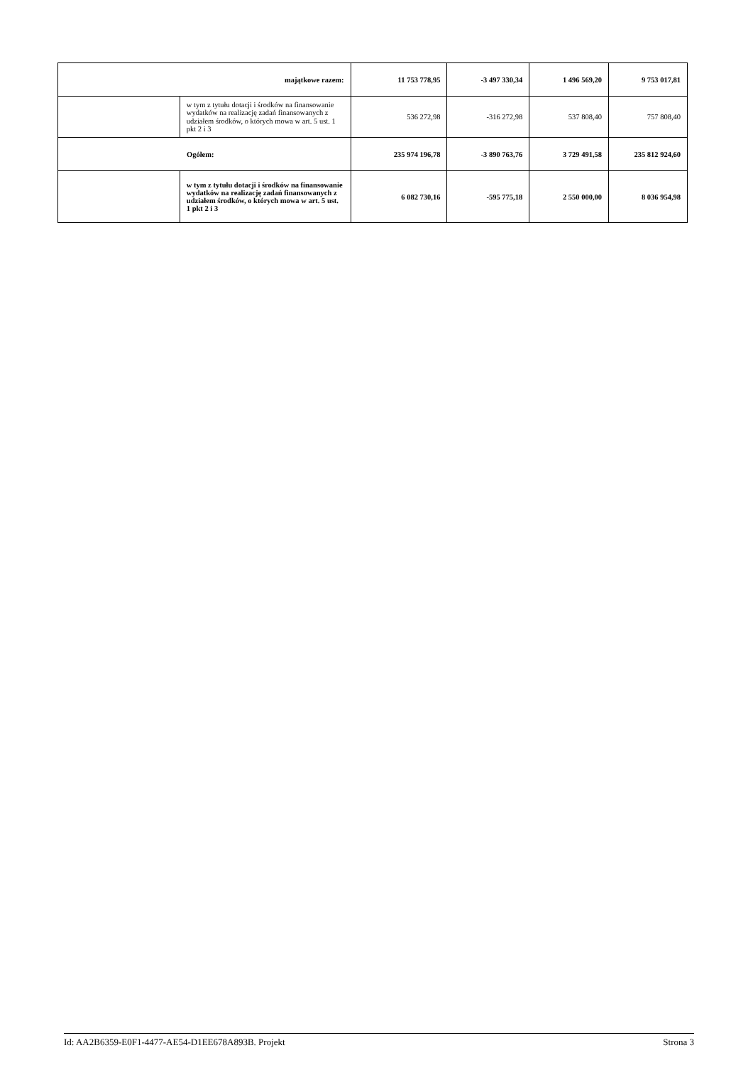| majątkowe razem: | | 11 753 778,95 | -3 497 330,34 | 1 496 569,20 | 9 753 017,81 |
| | w tym z tytułu dotacji i środków na finansowanie wydatków na realizację zadań finansowanych z udziałem środków, o których mowa w art. 5 ust. 1 pkt 2 i 3 | 536 272,98 | -316 272,98 | 537 808,40 | 757 808,40 |
| Ogółem: | | 235 974 196,78 | -3 890 763,76 | 3 729 491,58 | 235 812 924,60 |
| | w tym z tytułu dotacji i środków na finansowanie wydatków na realizację zadań finansowanych z udziałem środków, o których mowa w art. 5 ust. 1 pkt 2 i 3 | 6 082 730,16 | -595 775,18 | 2 550 000,00 | 8 036 954,98 |
Id: AA2B6359-E0F1-4477-AE54-D1EE678A893B. Projekt Strona 3